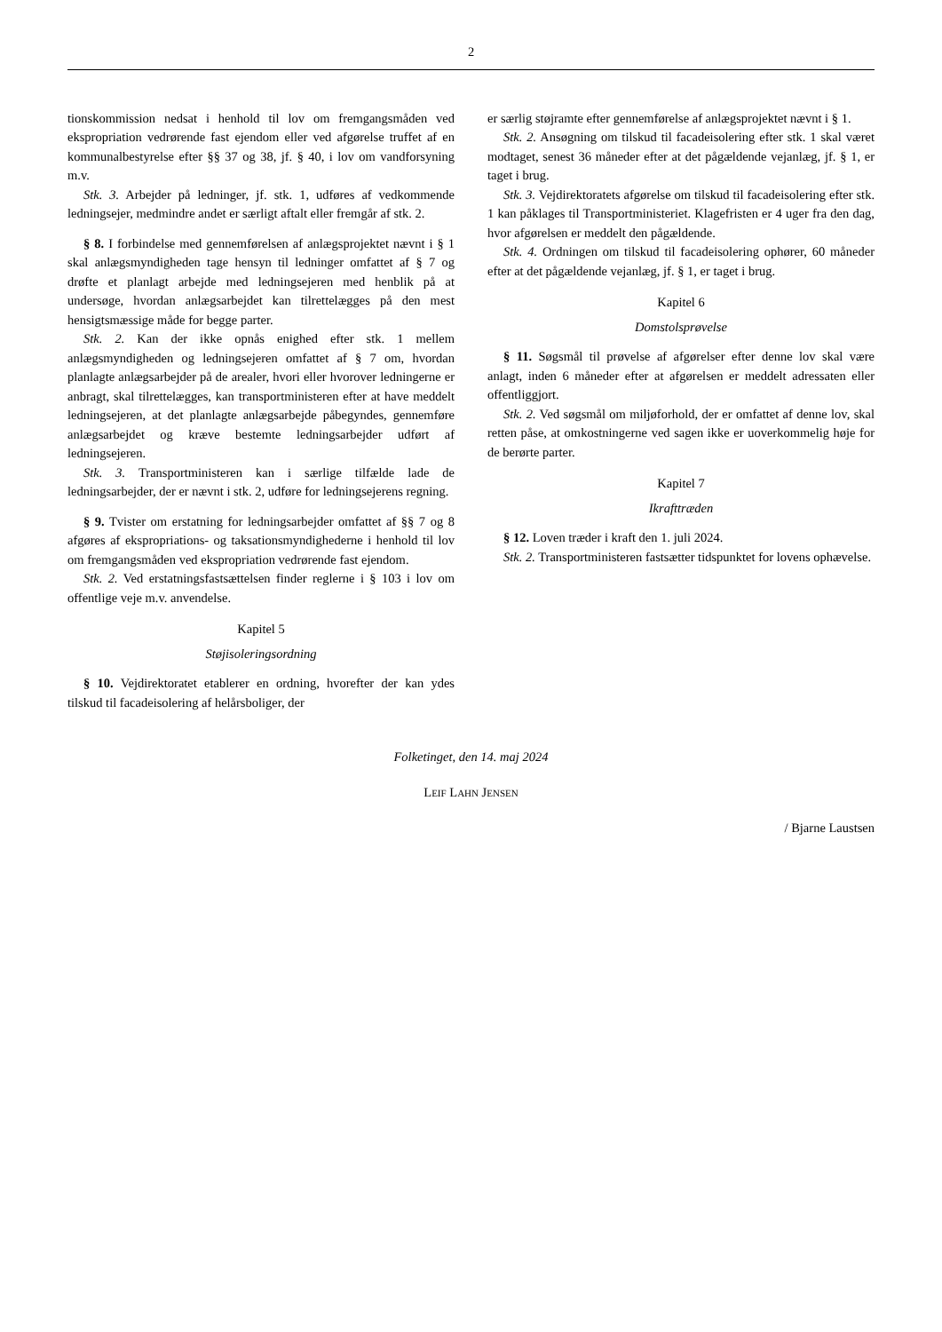2
tionskommission nedsat i henhold til lov om fremgangsmåden ved ekspropriation vedrørende fast ejendom eller ved afgørelse truffet af en kommunalbestyrelse efter §§ 37 og 38, jf. § 40, i lov om vandforsyning m.v.
Stk. 3. Arbejder på ledninger, jf. stk. 1, udføres af vedkommende ledningsejer, medmindre andet er særligt aftalt eller fremgår af stk. 2.
§ 8. I forbindelse med gennemførelsen af anlægsprojektet nævnt i § 1 skal anlægsmyndigheden tage hensyn til ledninger omfattet af § 7 og drøfte et planlagt arbejde med ledningsejeren med henblik på at undersøge, hvordan anlægsarbejdet kan tilrettelægges på den mest hensigtsmæssige måde for begge parter.
Stk. 2. Kan der ikke opnås enighed efter stk. 1 mellem anlægsmyndigheden og ledningsejeren omfattet af § 7 om, hvordan planlagte anlægsarbejder på de arealer, hvori eller hvorover ledningerne er anbragt, skal tilrettelægges, kan transportministeren efter at have meddelt ledningsejeren, at det planlagte anlægsarbejde påbegyndes, gennemføre anlægsarbejdet og kræve bestemte ledningsarbejder udført af ledningsejeren.
Stk. 3. Transportministeren kan i særlige tilfælde lade de ledningsarbejder, der er nævnt i stk. 2, udføre for ledningsejerens regning.
§ 9. Tvister om erstatning for ledningsarbejder omfattet af §§ 7 og 8 afgøres af ekspropriations- og taksationsmyndighederne i henhold til lov om fremgangsmåden ved ekspropriation vedrørende fast ejendom.
Stk. 2. Ved erstatningsfastsættelsen finder reglerne i § 103 i lov om offentlige veje m.v. anvendelse.
Kapitel 5
Støjisoleringsordning
§ 10. Vejdirektoratet etablerer en ordning, hvorefter der kan ydes tilskud til facadeisolering af helårsboliger, der
er særlig støjramte efter gennemførelse af anlægsprojektet nævnt i § 1.
Stk. 2. Ansøgning om tilskud til facadeisolering efter stk. 1 skal været modtaget, senest 36 måneder efter at det pågældende vejanlæg, jf. § 1, er taget i brug.
Stk. 3. Vejdirektoratets afgørelse om tilskud til facadeisolering efter stk. 1 kan påklages til Transportministeriet. Klagefristen er 4 uger fra den dag, hvor afgørelsen er meddelt den pågældende.
Stk. 4. Ordningen om tilskud til facadeisolering ophører, 60 måneder efter at det pågældende vejanlæg, jf. § 1, er taget i brug.
Kapitel 6
Domstolsprøvelse
§ 11. Søgsmål til prøvelse af afgørelser efter denne lov skal være anlagt, inden 6 måneder efter at afgørelsen er meddelt adressaten eller offentliggjort.
Stk. 2. Ved søgsmål om miljøforhold, der er omfattet af denne lov, skal retten påse, at omkostningerne ved sagen ikke er uoverkommelig høje for de berørte parter.
Kapitel 7
Ikrafttræden
§ 12. Loven træder i kraft den 1. juli 2024.
Stk. 2. Transportministeren fastsætter tidspunktet for lovens ophævelse.
Folketinget, den 14. maj 2024
LEIF LAHN JENSEN
/ Bjarne Laustsen